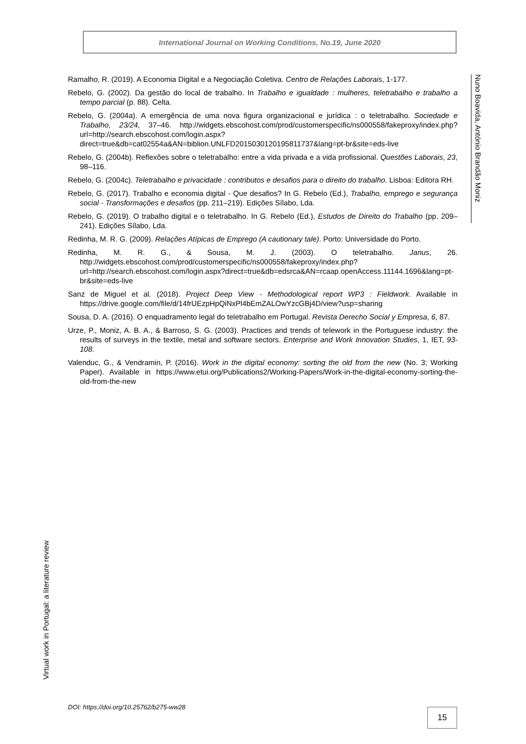International Journal on Working Conditions, No.19, June 2020
Nuno Boavida, António Brandão Moniz
Ramalho, R. (2019). A Economia Digital e a Negociação Coletiva. Centro de Relações Laborais, 1-177.
Rebelo, G. (2002). Da gestão do local de trabalho. In Trabalho e igualdade : mulheres, teletrabalho e trabalho a tempo parcial (p. 88). Celta.
Rebelo, G. (2004a). A emergência de uma nova figura organizacional e jurídica : o teletrabalho. Sociedade e Trabalho, 23/24, 37–46. http://widgets.ebscohost.com/prod/customerspecific/ns000558/fakeproxy/index.php?url=http://search.ebscohost.com/login.aspx?direct=true&db=cat02554a&AN=biblion.UNLFD2015030120195811737&lang=pt-br&site=eds-live
Rebelo, G. (2004b). Reflexões sobre o teletrabalho: entre a vida privada e a vida profissional. Questões Laborais, 23, 98–116.
Rebelo, G. (2004c). Teletrabalho e privacidade : contributos e desafios para o direito do trabalho. Lisboa: Editora RH.
Rebelo, G. (2017). Trabalho e economia digital - Que desafios? In G. Rebelo (Ed.), Trabalho, emprego e segurança social - Transformações e desafios (pp. 211–219). Edições Sílabo, Lda.
Rebelo, G. (2019). O trabalho digital e o teletrabalho. In G. Rebelo (Ed.), Estudos de Direito do Trabalho (pp. 209–241). Edições Sílabo, Lda.
Redinha, M. R. G. (2009). Relações Atípicas de Emprego (A cautionary tale). Porto: Universidade do Porto.
Redinha, M. R. G., & Sousa, M. J. (2003). O teletrabalho. Janus, 26. http://widgets.ebscohost.com/prod/customerspecific/ns000558/fakeproxy/index.php?url=http://search.ebscohost.com/login.aspx?direct=true&db=edsrca&AN=rcaap.openAccess.11144.1696&lang=pt-br&site=eds-live
Sanz de Miguel et al. (2018). Project Deep View - Methodological report WP3 : Fieldwork. Available in https://drive.google.com/file/d/14frUEzpHpQiNxPl4bEmZALOwYzcGBj4D/view?usp=sharing
Sousa, D. A. (2016). O enquadramento legal do teletrabalho em Portugal. Revista Derecho Social y Empresa, 6, 87.
Urze, P., Moniz, A. B. A., & Barroso, S. G. (2003). Practices and trends of telework in the Portuguese industry: the results of surveys in the textile, metal and software sectors. Enterprise and Work Innovation Studies, 1, IET, 93-108.
Valenduc, G., & Vendramin, P. (2016). Work in the digital economy: sorting the old from the new (No. 3; Working Paper). Available in https://www.etui.org/Publications2/Working-Papers/Work-in-the-digital-economy-sorting-the-old-from-the-new
Virtual work in Portugal: a literature review
DOI: https://doi.org/10.25762/b275-ww28
15